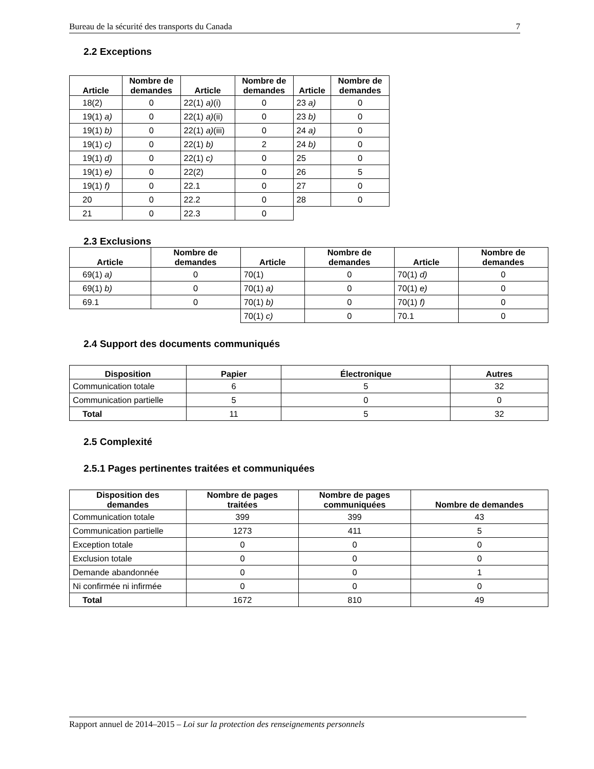Bureau de la sécurité des transports du Canada 7
2.2 Exceptions
| Article | Nombre de demandes | Article | Nombre de demandes | Article | Nombre de demandes |
| --- | --- | --- | --- | --- | --- |
| 18(2) | 0 | 22(1) a) (i) | 0 | 23 a) | 0 |
| 19(1) a) | 0 | 22(1) a) (ii) | 0 | 23 b) | 0 |
| 19(1) b) | 0 | 22(1) a) (iii) | 0 | 24 a) | 0 |
| 19(1) c) | 0 | 22(1) b) | 2 | 24 b) | 0 |
| 19(1) d) | 0 | 22(1) c) | 0 | 25 | 0 |
| 19(1) e) | 0 | 22(2) | 0 | 26 | 5 |
| 19(1) f) | 0 | 22.1 | 0 | 27 | 0 |
| 20 | 0 | 22.2 | 0 | 28 | 0 |
| 21 | 0 | 22.3 | 0 | | |
2.3 Exclusions
| Article | Nombre de demandes | Article | Nombre de demandes | Article | Nombre de demandes |
| --- | --- | --- | --- | --- | --- |
| 69(1) a) | 0 | 70(1) | 0 | 70(1) d) | 0 |
| 69(1) b) | 0 | 70(1) a) | 0 | 70(1) e) | 0 |
| 69.1 | 0 | 70(1) b) | 0 | 70(1) f) | 0 |
| | | 70(1) c) | 0 | 70.1 | 0 |
2.4 Support des documents communiqués
| Disposition | Papier | Électronique | Autres |
| --- | --- | --- | --- |
| Communication totale | 6 | 5 | 32 |
| Communication partielle | 5 | 0 | 0 |
| Total | 11 | 5 | 32 |
2.5 Complexité
2.5.1 Pages pertinentes traitées et communiquées
| Disposition des demandes | Nombre de pages traitées | Nombre de pages communiquées | Nombre de demandes |
| --- | --- | --- | --- |
| Communication totale | 399 | 399 | 43 |
| Communication partielle | 1273 | 411 | 5 |
| Exception totale | 0 | 0 | 0 |
| Exclusion totale | 0 | 0 | 0 |
| Demande abandonnée | 0 | 0 | 1 |
| Ni confirmée ni infirmée | 0 | 0 | 0 |
| Total | 1672 | 810 | 49 |
Rapport annuel de 2014–2015 – Loi sur la protection des renseignements personnels